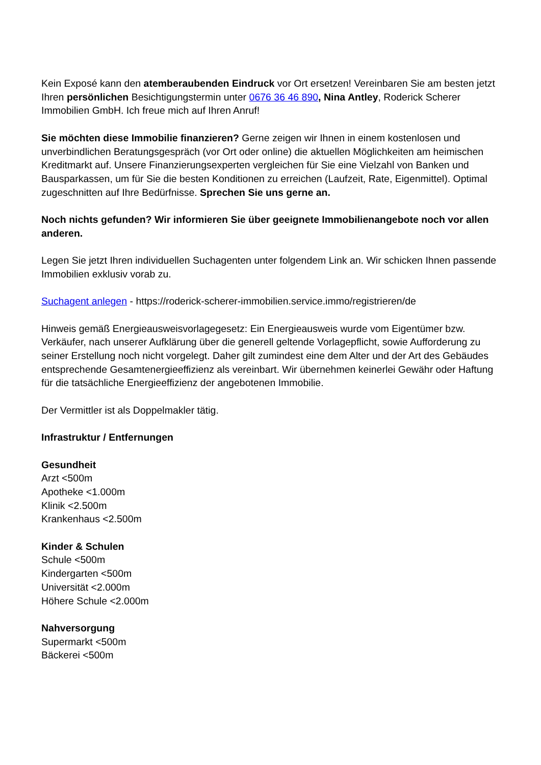Kein Exposé kann den atemberaubenden Eindruck vor Ort ersetzen! Vereinbaren Sie am besten jetzt Ihren persönlichen Besichtigungstermin unter 0676 36 46 890, Nina Antley, Roderick Scherer Immobilien GmbH. Ich freue mich auf Ihren Anruf!
Sie möchten diese Immobilie finanzieren? Gerne zeigen wir Ihnen in einem kostenlosen und unverbindlichen Beratungsgespräch (vor Ort oder online) die aktuellen Möglichkeiten am heimischen Kreditmarkt auf. Unsere Finanzierungsexperten vergleichen für Sie eine Vielzahl von Banken und Bausparkassen, um für Sie die besten Konditionen zu erreichen (Laufzeit, Rate, Eigenmittel). Optimal zugeschnitten auf Ihre Bedürfnisse. Sprechen Sie uns gerne an.
Noch nichts gefunden? Wir informieren Sie über geeignete Immobilienangebote noch vor allen anderen.
Legen Sie jetzt Ihren individuellen Suchagenten unter folgendem Link an. Wir schicken Ihnen passende Immobilien exklusiv vorab zu.
Suchagent anlegen - https://roderick-scherer-immobilien.service.immo/registrieren/de
Hinweis gemäß Energieausweisvorlagegesetz: Ein Energieausweis wurde vom Eigentümer bzw. Verkäufer, nach unserer Aufklärung über die generell geltende Vorlagepflicht, sowie Aufforderung zu seiner Erstellung noch nicht vorgelegt. Daher gilt zumindest eine dem Alter und der Art des Gebäudes entsprechende Gesamtenergieeffizienz als vereinbart. Wir übernehmen keinerlei Gewähr oder Haftung für die tatsächliche Energieeffizienz der angebotenen Immobilie.
Der Vermittler ist als Doppelmakler tätig.
Infrastruktur / Entfernungen
Gesundheit
Arzt <500m
Apotheke <1.000m
Klinik <2.500m
Krankenhaus <2.500m
Kinder & Schulen
Schule <500m
Kindergarten <500m
Universität <2.000m
Höhere Schule <2.000m
Nahversorgung
Supermarkt <500m
Bäckerei <500m